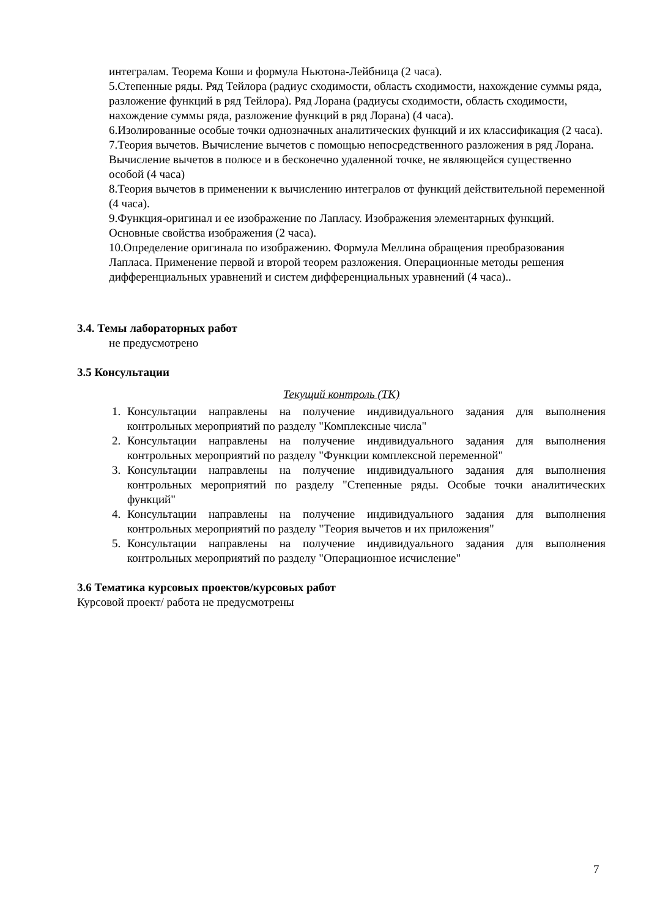интегралам. Теорема Коши и формула Ньютона-Лейбница (2 часа).
5.Степенные ряды. Ряд Тейлора (радиус сходимости, область сходимости, нахождение суммы ряда, разложение функций в ряд Тейлора). Ряд Лорана (радиусы сходимости, область сходимости, нахождение суммы ряда, разложение функций в ряд Лорана) (4 часа).
6.Изолированные особые точки однозначных аналитических функций и их классификация (2 часа).
7.Теория вычетов. Вычисление вычетов с помощью непосредственного разложения в ряд Лорана. Вычисление вычетов в полюсе и в бесконечно удаленной точке, не являющейся существенно особой (4 часа)
8.Теория вычетов в применении к вычислению интегралов от функций действительной переменной (4 часа).
9.Функция-оригинал и ее изображение по Лапласу. Изображения элементарных функций. Основные свойства изображения (2 часа).
10.Определение оригинала по изображению. Формула Меллина обращения преобразования Лапласа. Применение первой и второй теорем разложения. Операционные методы решения дифференциальных уравнений и систем дифференциальных уравнений (4 часа)..
3.4. Темы лабораторных работ
не предусмотрено
3.5 Консультации
Текущий контроль (ТК)
1. Консультации направлены на получение индивидуального задания для выполнения контрольных мероприятий по разделу "Комплексные числа"
2. Консультации направлены на получение индивидуального задания для выполнения контрольных мероприятий по разделу "Функции комплексной переменной"
3. Консультации направлены на получение индивидуального задания для выполнения контрольных мероприятий по разделу "Степенные ряды. Особые точки аналитических функций"
4. Консультации направлены на получение индивидуального задания для выполнения контрольных мероприятий по разделу "Теория вычетов и их приложения"
5. Консультации направлены на получение индивидуального задания для выполнения контрольных мероприятий по разделу "Операционное исчисление"
3.6 Тематика курсовых проектов/курсовых работ
Курсовой проект/ работа не предусмотрены
7